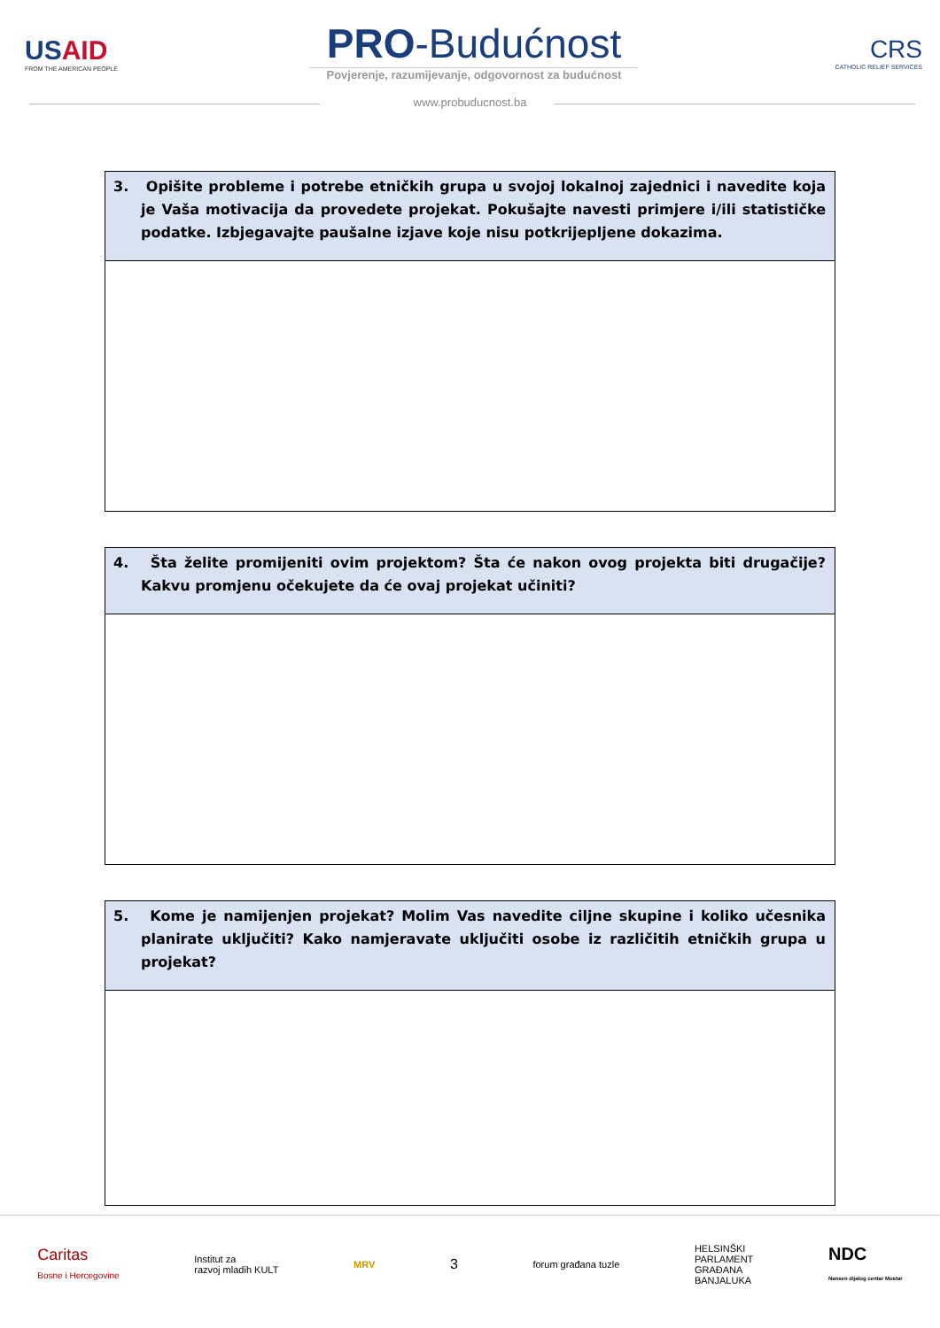US AID
FROM THE AMERICAN PEOPLE
PRO-Budućnost
Povjerenje, razumijevanje, odgovornost za budućnost
CRS
CATHOLIC RELIEF SERVICES
www.probuducnost.ba
| 3. Opišite probleme i potrebe etničkih grupa u svojoj lokalnoj zajednici i navedite koja je Vaša motivacija da provedete projekat. Pokušajte navesti primjere i/ili statističke podatke. Izbjegavajte paušalne izjave koje nisu potkrijepljene dokazima. |
| --- |
| 4. Šta želite promijeniti ovim projektom? Šta će nakon ovog projekta biti drugačije? Kakvu promjenu očekujete da će ovaj projekat učiniti? |
| --- |
| 5. Kome je namijenjen projekat? Molim Vas navedite ciljne skupine i koliko učesnika planirate uključiti? Kako namjeravate uključiti osobe iz različitih etničkih grupa u projekat? |
| --- |
Caritas
Bosne i Hercegovine
Institut za
razvoj mladih KULT
MRV
3
forum građana tuzle
HELSINŠKI
PARLAMENT
GRAĐANA
BANJALUKA
NDC
Nansen dijalog centar Mostar